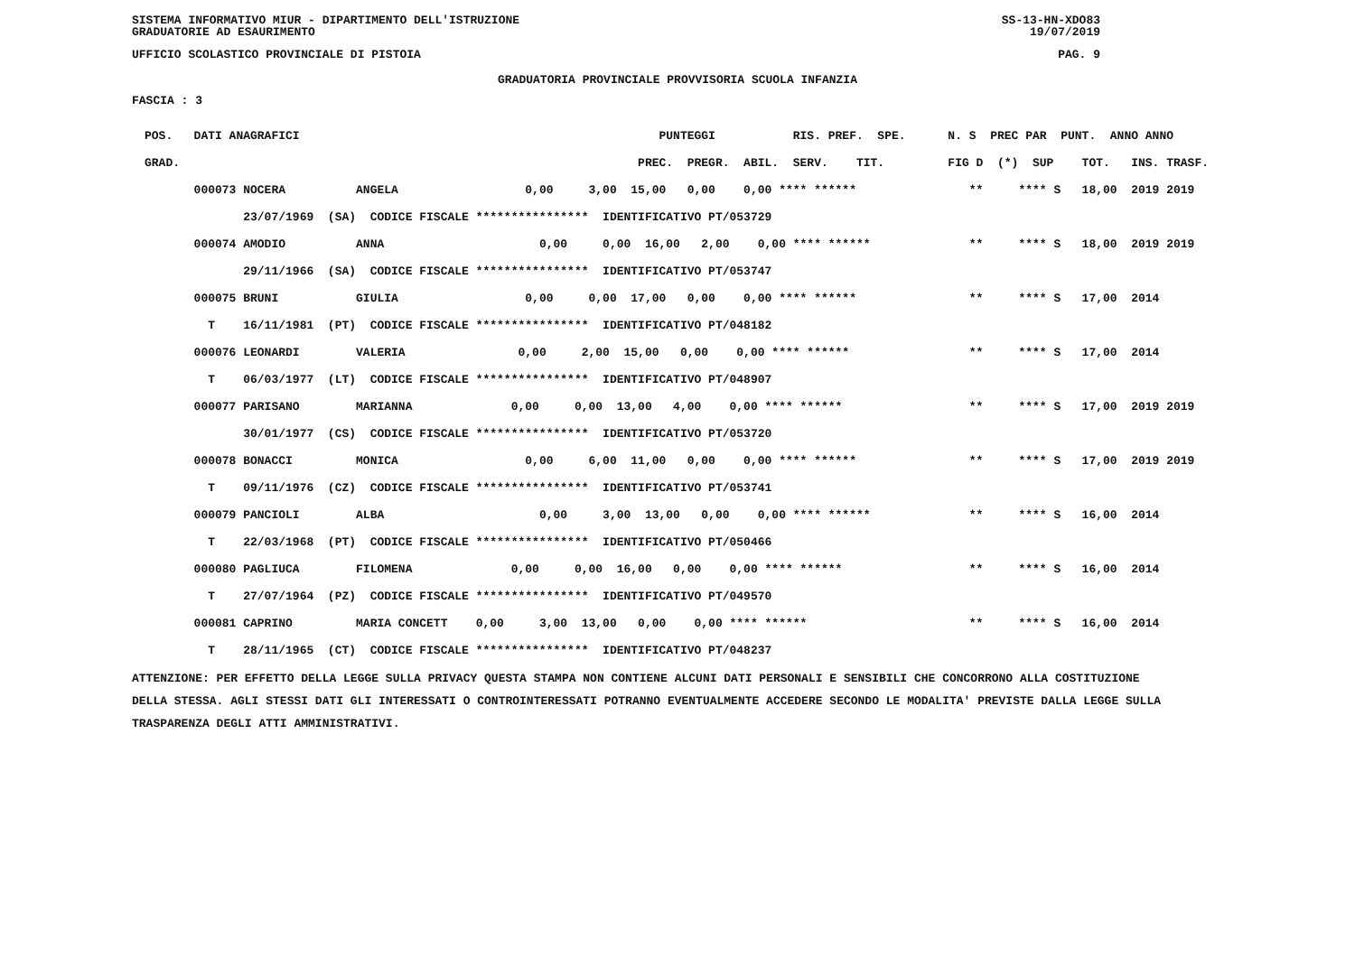SISTEMA INFORMATIVO MIUR - DIPARTIMENTO DELL'ISTRUZIONE
GRADUATORIE AD ESAURIMENTO SS-13-HN-XDO83
19/07/2019
UFFICIO SCOLASTICO PROVINCIALE DI PISTOIA PAG. 9
GRADUATORIA PROVINCIALE PROVVISORIA SCUOLA INFANZIA
FASCIA : 3
| POS. DATI ANAGRAFICI | PUNTEGGI RIS. PREF. SPE. | N. S PREC PAR PUNT. ANNO ANNO |
| --- | --- | --- |
| GRAD. | PREC. PREGR. ABIL. SERV. TIT. | FIG D (*) SUP TOT. INS. TRASF. |
| 000073 NOCERA ANGELA | 0,00 3,00 15,00 0,00 0,00 **** ****** | ** **** S 18,00 2019 2019 |
| 23/07/1969 (SA) CODICE FISCALE **************** IDENTIFICATIVO PT/053729 | | |
| 000074 AMODIO ANNA | 0,00 0,00 16,00 2,00 0,00 **** ****** | ** **** S 18,00 2019 2019 |
| 29/11/1966 (SA) CODICE FISCALE **************** IDENTIFICATIVO PT/053747 | | |
| 000075 BRUNI GIULIA | 0,00 0,00 17,00 0,00 0,00 **** ****** | ** **** S 17,00 2014 |
| T 16/11/1981 (PT) CODICE FISCALE **************** IDENTIFICATIVO PT/048182 | | |
| 000076 LEONARDI VALERIA | 0,00 2,00 15,00 0,00 0,00 **** ****** | ** **** S 17,00 2014 |
| T 06/03/1977 (LT) CODICE FISCALE **************** IDENTIFICATIVO PT/048907 | | |
| 000077 PARISANO MARIANNA | 0,00 0,00 13,00 4,00 0,00 **** ****** | ** **** S 17,00 2019 2019 |
| 30/01/1977 (CS) CODICE FISCALE **************** IDENTIFICATIVO PT/053720 | | |
| 000078 BONACCI MONICA | 0,00 6,00 11,00 0,00 0,00 **** ****** | ** **** S 17,00 2019 2019 |
| T 09/11/1976 (CZ) CODICE FISCALE **************** IDENTIFICATIVO PT/053741 | | |
| 000079 PANCIOLI ALBA | 0,00 3,00 13,00 0,00 0,00 **** ****** | ** **** S 16,00 2014 |
| T 22/03/1968 (PT) CODICE FISCALE **************** IDENTIFICATIVO PT/050466 | | |
| 000080 PAGLIUCA FILOMENA | 0,00 0,00 16,00 0,00 0,00 **** ****** | ** **** S 16,00 2014 |
| T 27/07/1964 (PZ) CODICE FISCALE **************** IDENTIFICATIVO PT/049570 | | |
| 000081 CAPRINO MARIA CONCETT | 0,00 3,00 13,00 0,00 0,00 **** ****** | ** **** S 16,00 2014 |
| T 28/11/1965 (CT) CODICE FISCALE **************** IDENTIFICATIVO PT/048237 | | |
ATTENZIONE: PER EFFETTO DELLA LEGGE SULLA PRIVACY QUESTA STAMPA NON CONTIENE ALCUNI DATI PERSONALI E SENSIBILI CHE CONCORRONO ALLA COSTITUZIONE DELLA STESSA. AGLI STESSI DATI GLI INTERESSATI O CONTROINTERESSATI POTRANNO EVENTUALMENTE ACCEDERE SECONDO LE MODALITA' PREVISTE DALLA LEGGE SULLA TRASPARENZA DEGLI ATTI AMMINISTRATIVI.